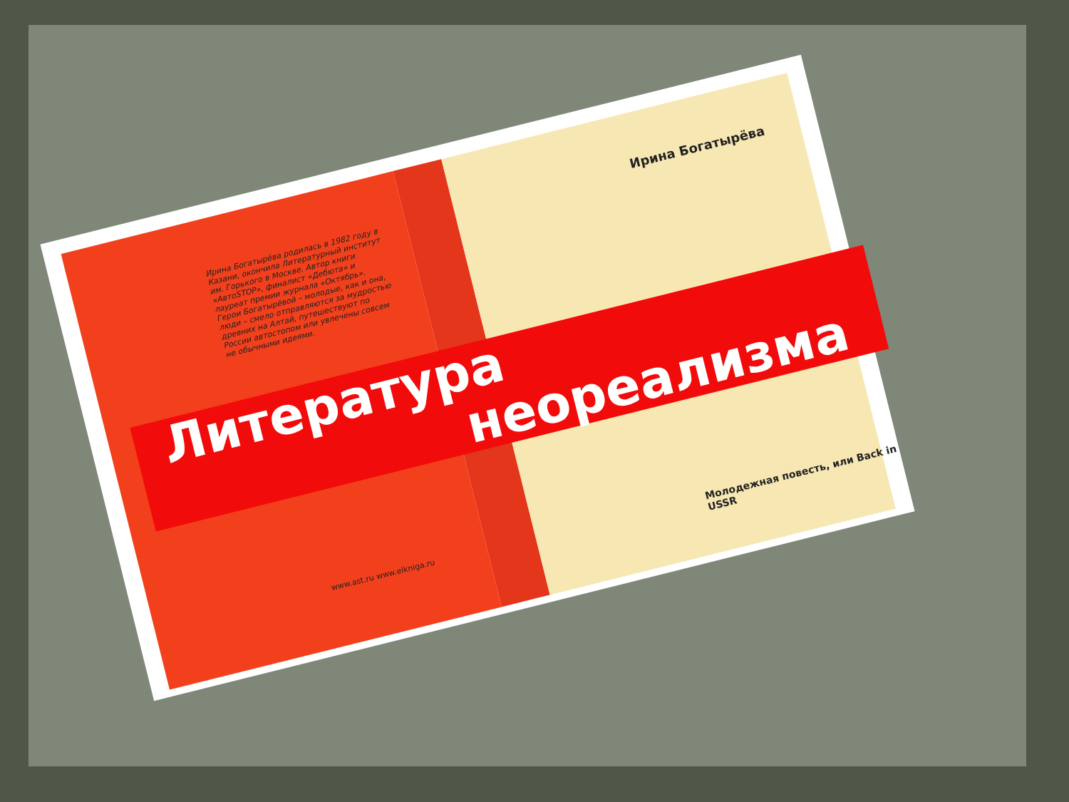Ирина Богатырёва родилась в 1982 году в Казани, окончила Литературный институт им. Горького в Москве. Автор книги «АвтоSTOP», финалист «Дебюта» и лауреат премии журнала «Октябрь». Герои Богатырёвой – молодые, как и она, люди – смело отправляются за мудростью древних на Алтай, путешествуют по России автостопом или увлечены совсем не обычными идеями.
Ирина Богатырёва
www.ast.ru www.elkniga.ru
Молодежная повесть, или Back in USSR
Литература
неореализма